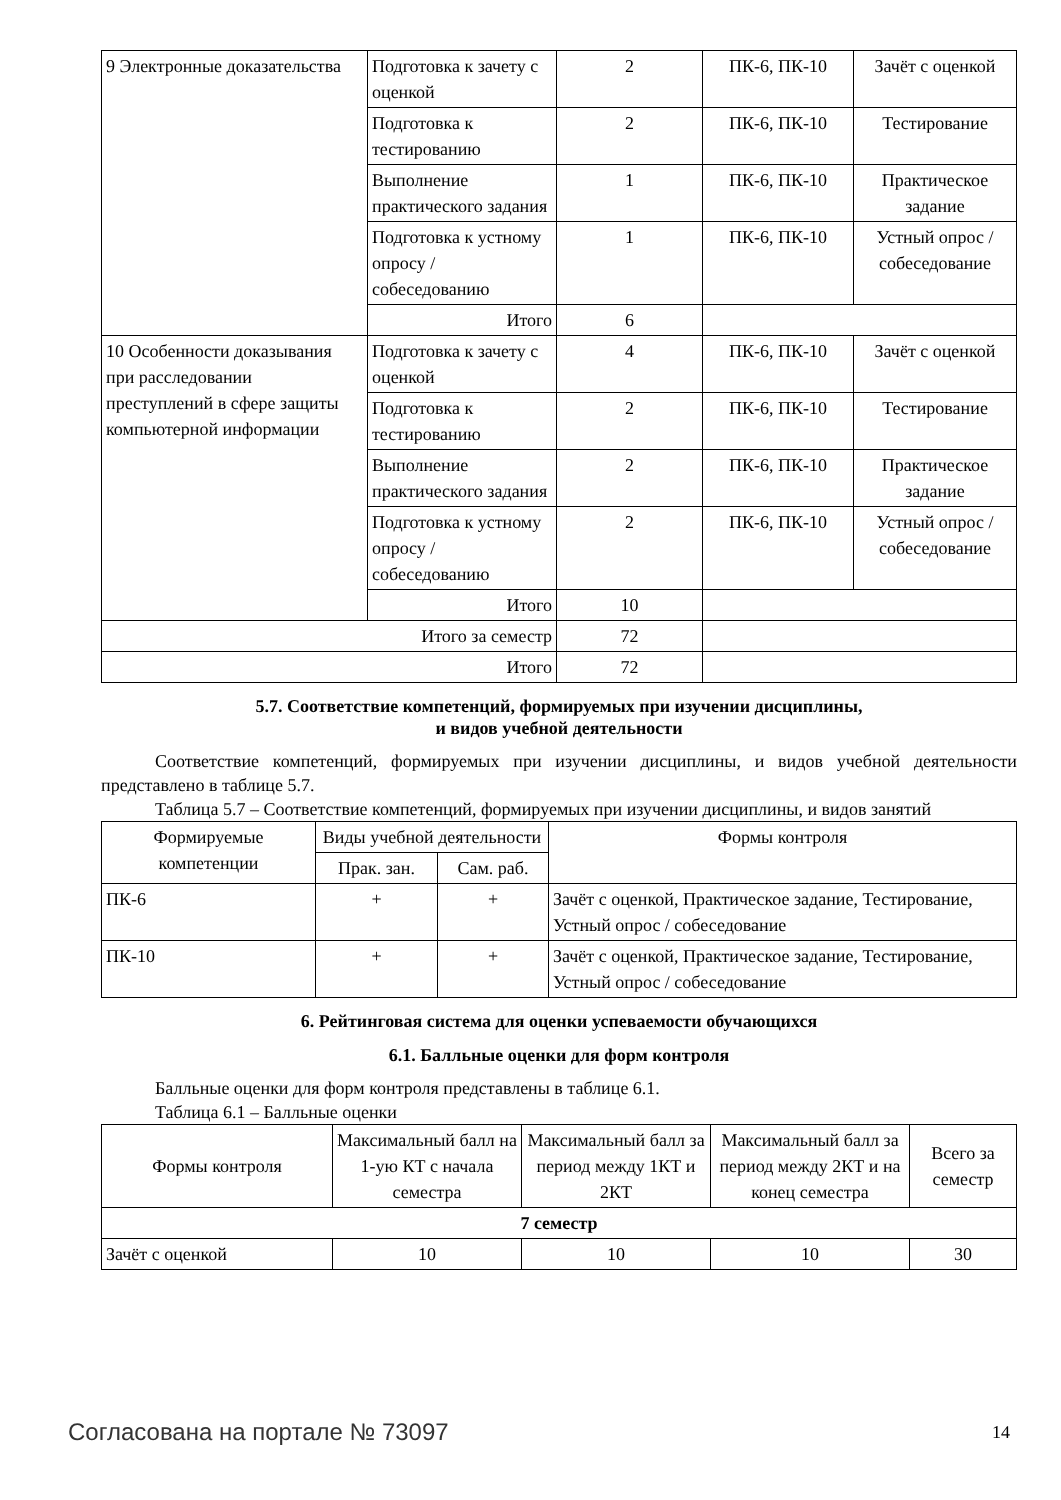| 9 Электронные доказательства | Подготовка к зачету с оценкой | 2 | ПК-6, ПК-10 | Зачёт с оценкой |
| | Подготовка к тестированию | 2 | ПК-6, ПК-10 | Тестирование |
| | Выполнение практического задания | 1 | ПК-6, ПК-10 | Практическое задание |
| | Подготовка к устному опросу / собеседованию | 1 | ПК-6, ПК-10 | Устный опрос / собеседование |
| | Итого | 6 | | |
| 10 Особенности доказывания при расследовании преступлений в сфере защиты компьютерной информации | Подготовка к зачету с оценкой | 4 | ПК-6, ПК-10 | Зачёт с оценкой |
| | Подготовка к тестированию | 2 | ПК-6, ПК-10 | Тестирование |
| | Выполнение практического задания | 2 | ПК-6, ПК-10 | Практическое задание |
| | Подготовка к устному опросу / собеседованию | 2 | ПК-6, ПК-10 | Устный опрос / собеседование |
| | Итого | 10 | | |
| Итого за семестр | | 72 | | |
| Итого | | 72 | | |
5.7. Соответствие компетенций, формируемых при изучении дисциплины,
и видов учебной деятельности
Соответствие компетенций, формируемых при изучении дисциплины, и видов учебной деятельности представлено в таблице 5.7.
Таблица 5.7 – Соответствие компетенций, формируемых при изучении дисциплины, и видов занятий
| Формируемые компетенции | Виды учебной деятельности | | Формы контроля |
| --- | --- | --- | --- |
| | Прак. зан. | Сам. раб. | |
| ПК-6 | + | + | Зачёт с оценкой, Практическое задание, Тестирование, Устный опрос / собеседование |
| ПК-10 | + | + | Зачёт с оценкой, Практическое задание, Тестирование, Устный опрос / собеседование |
6. Рейтинговая система для оценки успеваемости обучающихся
6.1. Балльные оценки для форм контроля
Балльные оценки для форм контроля представлены в таблице 6.1.
Таблица 6.1 – Балльные оценки
| Формы контроля | Максимальный балл на 1-ую КТ с начала семестра | Максимальный балл за период между 1КТ и 2КТ | Максимальный балл за период между 2КТ и на конец семестра | Всего за семестр |
| --- | --- | --- | --- | --- |
| 7 семестр | | | | |
| Зачёт с оценкой | 10 | 10 | 10 | 30 |
Согласована на портале № 73097 14